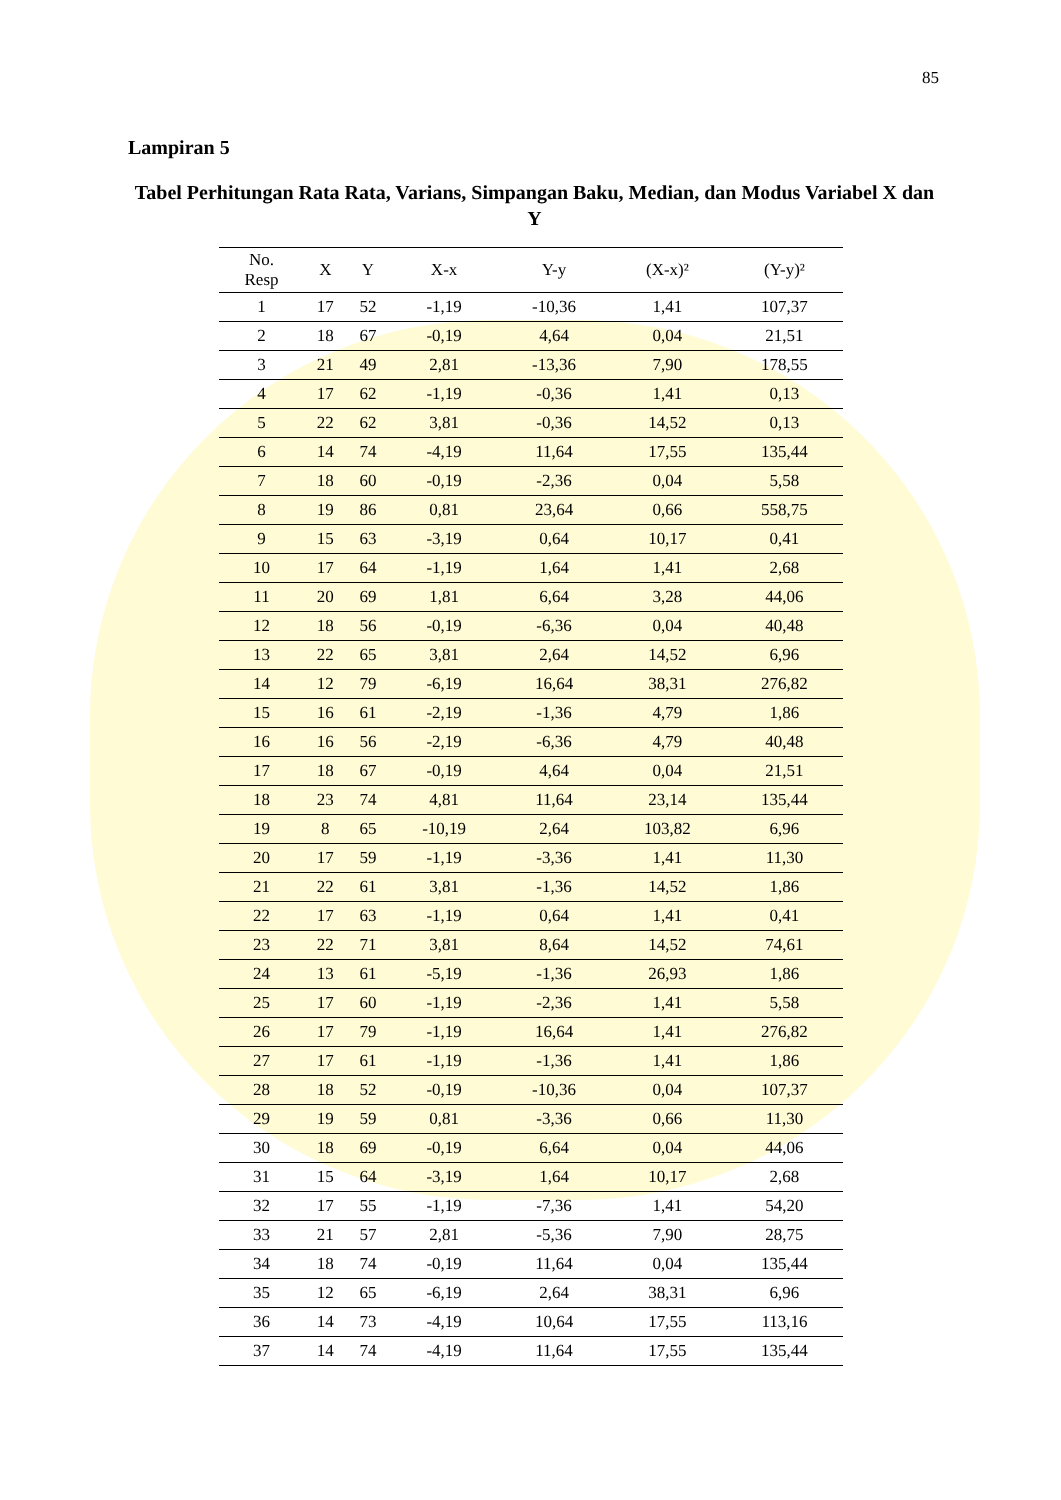85
Lampiran 5
Tabel Perhitungan Rata Rata, Varians, Simpangan Baku, Median, dan Modus Variabel X dan Y
| No. Resp | X | Y | X-x | Y-y | (X-x)² | (Y-y)² |
| --- | --- | --- | --- | --- | --- | --- |
| 1 | 17 | 52 | -1,19 | -10,36 | 1,41 | 107,37 |
| 2 | 18 | 67 | -0,19 | 4,64 | 0,04 | 21,51 |
| 3 | 21 | 49 | 2,81 | -13,36 | 7,90 | 178,55 |
| 4 | 17 | 62 | -1,19 | -0,36 | 1,41 | 0,13 |
| 5 | 22 | 62 | 3,81 | -0,36 | 14,52 | 0,13 |
| 6 | 14 | 74 | -4,19 | 11,64 | 17,55 | 135,44 |
| 7 | 18 | 60 | -0,19 | -2,36 | 0,04 | 5,58 |
| 8 | 19 | 86 | 0,81 | 23,64 | 0,66 | 558,75 |
| 9 | 15 | 63 | -3,19 | 0,64 | 10,17 | 0,41 |
| 10 | 17 | 64 | -1,19 | 1,64 | 1,41 | 2,68 |
| 11 | 20 | 69 | 1,81 | 6,64 | 3,28 | 44,06 |
| 12 | 18 | 56 | -0,19 | -6,36 | 0,04 | 40,48 |
| 13 | 22 | 65 | 3,81 | 2,64 | 14,52 | 6,96 |
| 14 | 12 | 79 | -6,19 | 16,64 | 38,31 | 276,82 |
| 15 | 16 | 61 | -2,19 | -1,36 | 4,79 | 1,86 |
| 16 | 16 | 56 | -2,19 | -6,36 | 4,79 | 40,48 |
| 17 | 18 | 67 | -0,19 | 4,64 | 0,04 | 21,51 |
| 18 | 23 | 74 | 4,81 | 11,64 | 23,14 | 135,44 |
| 19 | 8 | 65 | -10,19 | 2,64 | 103,82 | 6,96 |
| 20 | 17 | 59 | -1,19 | -3,36 | 1,41 | 11,30 |
| 21 | 22 | 61 | 3,81 | -1,36 | 14,52 | 1,86 |
| 22 | 17 | 63 | -1,19 | 0,64 | 1,41 | 0,41 |
| 23 | 22 | 71 | 3,81 | 8,64 | 14,52 | 74,61 |
| 24 | 13 | 61 | -5,19 | -1,36 | 26,93 | 1,86 |
| 25 | 17 | 60 | -1,19 | -2,36 | 1,41 | 5,58 |
| 26 | 17 | 79 | -1,19 | 16,64 | 1,41 | 276,82 |
| 27 | 17 | 61 | -1,19 | -1,36 | 1,41 | 1,86 |
| 28 | 18 | 52 | -0,19 | -10,36 | 0,04 | 107,37 |
| 29 | 19 | 59 | 0,81 | -3,36 | 0,66 | 11,30 |
| 30 | 18 | 69 | -0,19 | 6,64 | 0,04 | 44,06 |
| 31 | 15 | 64 | -3,19 | 1,64 | 10,17 | 2,68 |
| 32 | 17 | 55 | -1,19 | -7,36 | 1,41 | 54,20 |
| 33 | 21 | 57 | 2,81 | -5,36 | 7,90 | 28,75 |
| 34 | 18 | 74 | -0,19 | 11,64 | 0,04 | 135,44 |
| 35 | 12 | 65 | -6,19 | 2,64 | 38,31 | 6,96 |
| 36 | 14 | 73 | -4,19 | 10,64 | 17,55 | 113,16 |
| 37 | 14 | 74 | -4,19 | 11,64 | 17,55 | 135,44 |